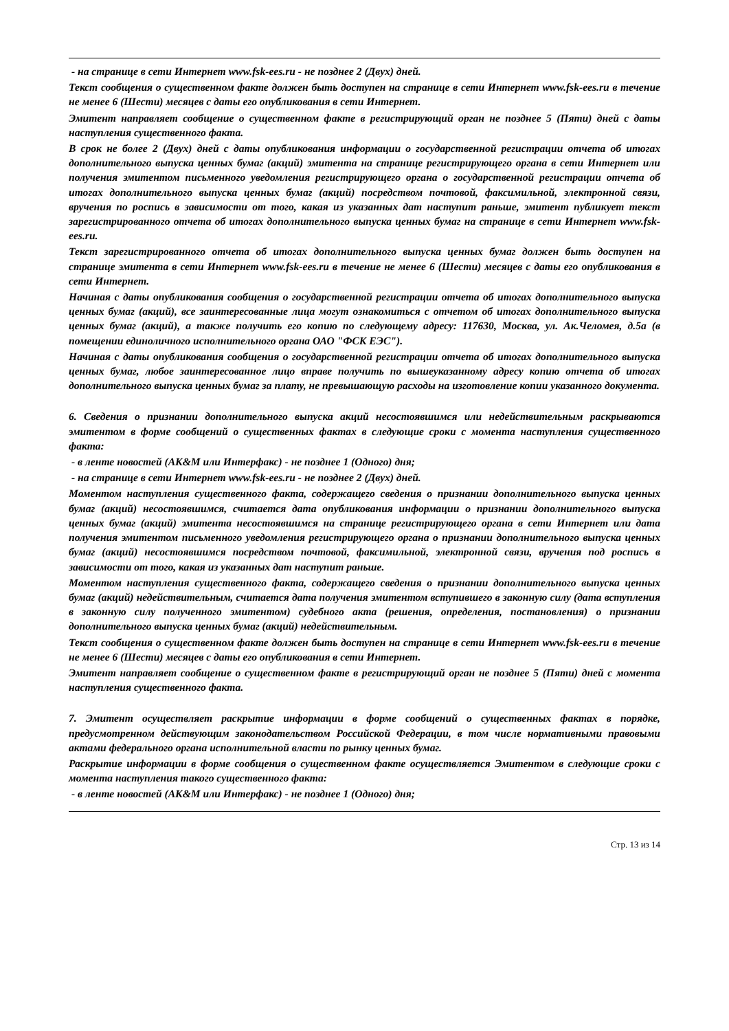- на странице в сети Интернет www.fsk-ees.ru - не позднее 2 (Двух) дней.
Текст сообщения о существенном факте должен быть доступен на странице в сети Интернет www.fsk-ees.ru в течение не менее 6 (Шести) месяцев с даты его опубликования в сети Интернет.
Эмитент направляет сообщение о существенном факте в регистрирующий орган не позднее 5 (Пяти) дней с даты наступления существенного факта.
В срок не более 2 (Двух) дней с даты опубликования информации о государственной регистрации отчета об итогах дополнительного выпуска ценных бумаг (акций) эмитента на странице регистрирующего органа в сети Интернет или получения эмитентом письменного уведомления регистрирующего органа о государственной регистрации отчета об итогах дополнительного выпуска ценных бумаг (акций) посредством почтовой, факсимильной, электронной связи, вручения по роспись в зависимости от того, какая из указанных дат наступит раньше, эмитент публикует текст зарегистрированного отчета об итогах дополнительного выпуска ценных бумаг на странице в сети Интернет www.fsk-ees.ru.
Текст зарегистрированного отчета об итогах дополнительного выпуска ценных бумаг должен быть доступен на странице эмитента в сети Интернет www.fsk-ees.ru в течение не менее 6 (Шести) месяцев с даты его опубликования в сети Интернет.
Начиная с даты опубликования сообщения о государственной регистрации отчета об итогах дополнительного выпуска ценных бумаг (акций), все заинтересованные лица могут ознакомиться с отчетом об итогах дополнительного выпуска ценных бумаг (акций), а также получить его копию по следующему адресу: 117630, Москва, ул. Ак.Челомея, д.5а (в помещении единоличного исполнительного органа ОАО "ФСК ЕЭС").
Начиная с даты опубликования сообщения о государственной регистрации отчета об итогах дополнительного выпуска ценных бумаг, любое заинтересованное лицо вправе получить по вышеуказанному адресу копию отчета об итогах дополнительного выпуска ценных бумаг за плату, не превышающую расходы на изготовление копии указанного документа.
6. Сведения о признании дополнительного выпуска акций несостоявшимся или недействительным раскрываются эмитентом в форме сообщений о существенных фактах в следующие сроки с момента наступления существенного факта:
- в ленте новостей (АК&М или Интерфакс) - не позднее 1 (Одного) дня;
- на странице в сети Интернет www.fsk-ees.ru - не позднее 2 (Двух) дней.
Моментом наступления существенного факта, содержащего сведения о признании дополнительного выпуска ценных бумаг (акций) несостоявшимся, считается дата опубликования информации о признании дополнительного выпуска ценных бумаг (акций) эмитента несостоявшимся на странице регистрирующего органа в сети Интернет или дата получения эмитентом письменного уведомления регистрирующего органа о признании дополнительного выпуска ценных бумаг (акций) несостоявшимся посредством почтовой, факсимильной, электронной связи, вручения под роспись в зависимости от того, какая из указанных дат наступит раньше.
Моментом наступления существенного факта, содержащего сведения о признании дополнительного выпуска ценных бумаг (акций) недействительным, считается дата получения эмитентом вступившего в законную силу (дата вступления в законную силу полученного эмитентом) судебного акта (решения, определения, постановления) о признании дополнительного выпуска ценных бумаг (акций) недействительным.
Текст сообщения о существенном факте должен быть доступен на странице в сети Интернет www.fsk-ees.ru в течение не менее 6 (Шести) месяцев с даты его опубликования в сети Интернет.
Эмитент направляет сообщение о существенном факте в регистрирующий орган не позднее 5 (Пяти) дней с момента наступления существенного факта.
7. Эмитент осуществляет раскрытие информации в форме сообщений о существенных фактах в порядке, предусмотренном действующим законодательством Российской Федерации, в том числе нормативными правовыми актами федерального органа исполнительной власти по рынку ценных бумаг.
Раскрытие информации в форме сообщения о существенном факте осуществляется Эмитентом в следующие сроки с момента наступления такого существенного факта:
- в ленте новостей (АК&М или Интерфакс) - не позднее 1 (Одного) дня;
Стр. 13 из 14